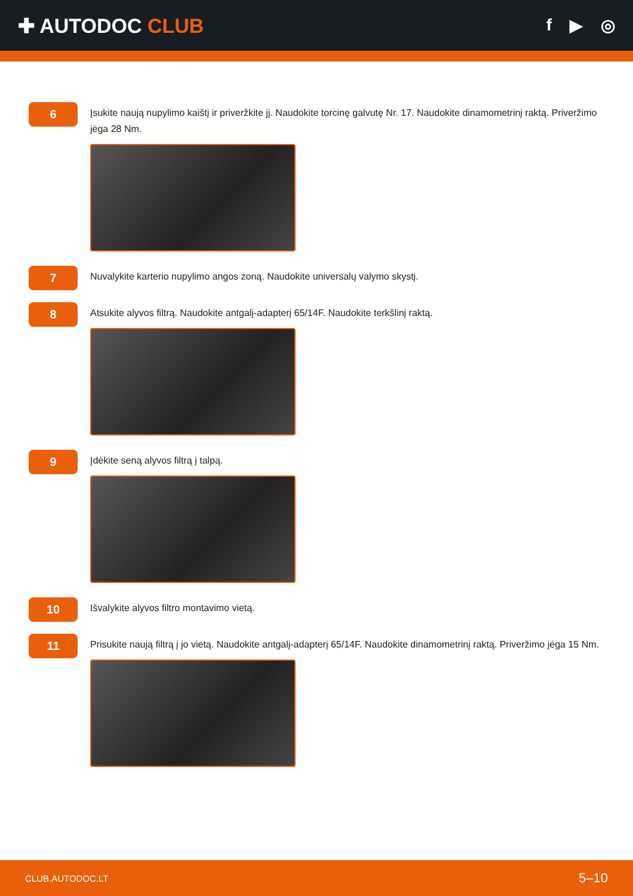✚ AUTODOC CLUB
f ▶ ◎
6
Įsukite naują nupylimo kaištį ir priveržkite jį. Naudokite torcinę galvutę Nr. 17. Naudokite dinamometrinį raktą. Priveržimo jėga 28 Nm.
7
Nuvalykite karterio nupylimo angos zoną. Naudokite universalų valymo skystį.
8
Atsukite alyvos filtrą. Naudokite antgalį-adapterį 65/14F. Naudokite terkšlinį raktą.
9
Įdėkite seną alyvos filtrą į talpą.
10
Išvalykite alyvos filtro montavimo vietą.
11
Prisukite naują filtrą į jo vietą. Naudokite antgalį-adapterį 65/14F. Naudokite dinamometrinį raktą. Priveržimo jėga 15 Nm.
CLUB.AUTODOC.LT 5–10